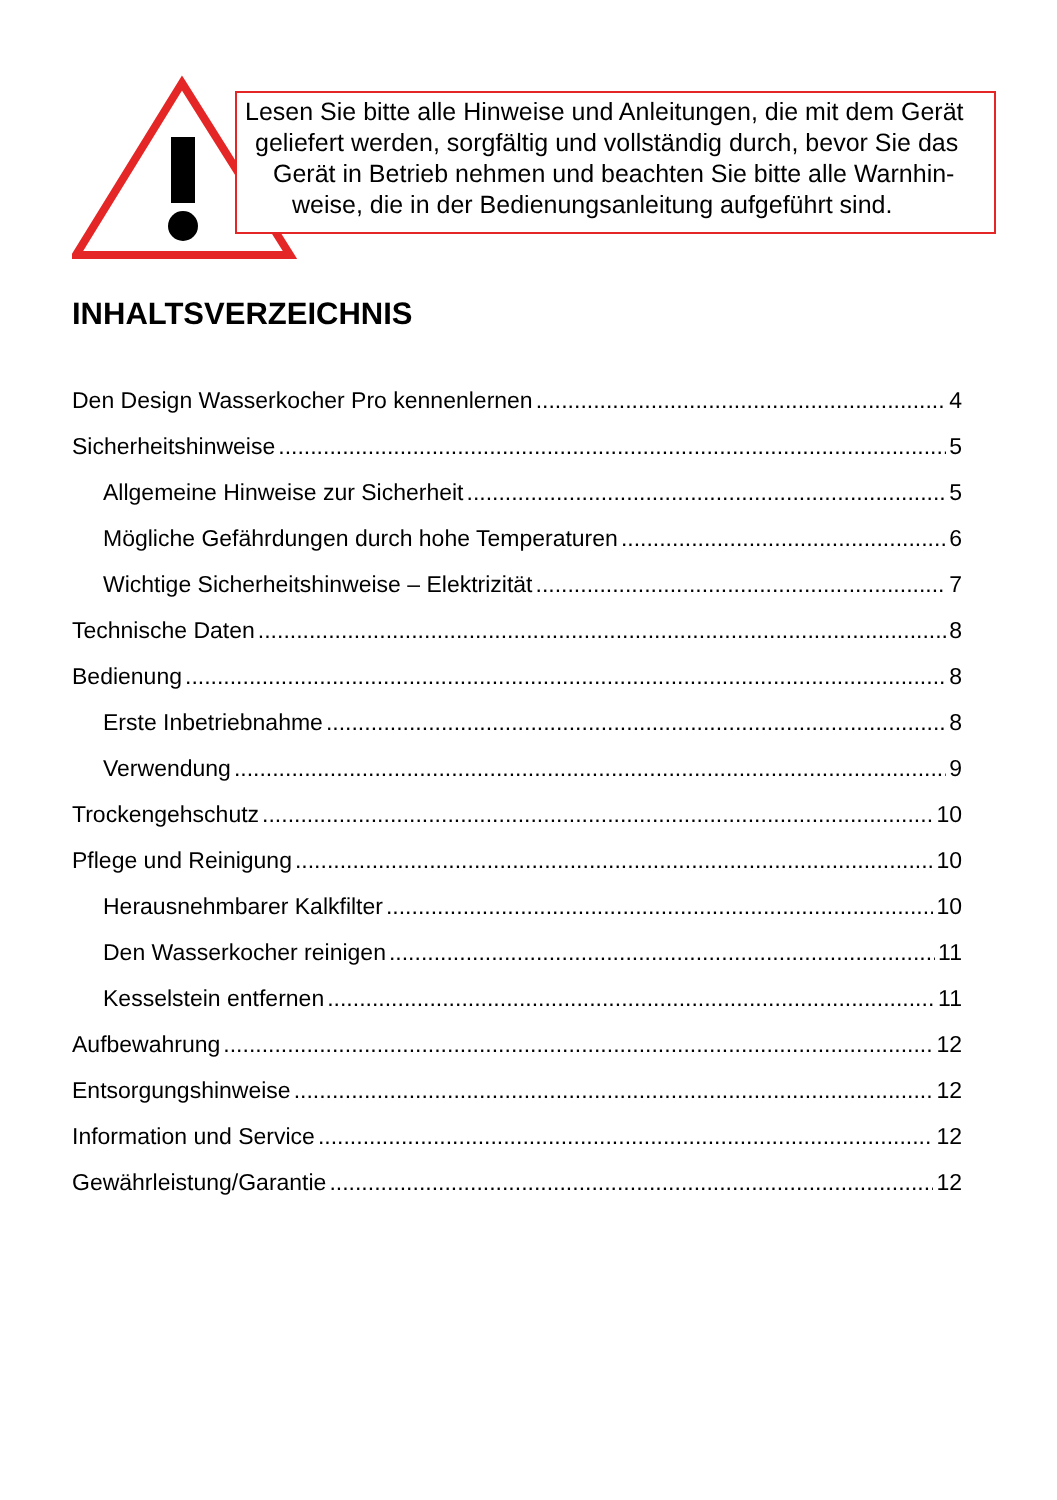Lesen Sie bitte alle Hinweise und Anleitungen, die mit dem Gerät
geliefert werden, sorgfältig und vollständig durch, bevor Sie das
Gerät in Betrieb nehmen und beachten Sie bitte alle Warnhin-
weise, die in der Bedienungsanleitung aufgeführt sind.
INHALTSVERZEICHNIS
Den Design Wasserkocher Pro kennenlernen 4
Sicherheitshinweise 5
Allgemeine Hinweise zur Sicherheit 5
Mögliche Gefährdungen durch hohe Temperaturen 6
Wichtige Sicherheitshinweise – Elektrizität 7
Technische Daten 8
Bedienung 8
Erste Inbetriebnahme 8
Verwendung 9
Trockengehschutz 10
Pflege und Reinigung 10
Herausnehmbarer Kalkfilter 10
Den Wasserkocher reinigen 11
Kesselstein entfernen 11
Aufbewahrung 12
Entsorgungshinweise 12
Information und Service 12
Gewährleistung/Garantie 12